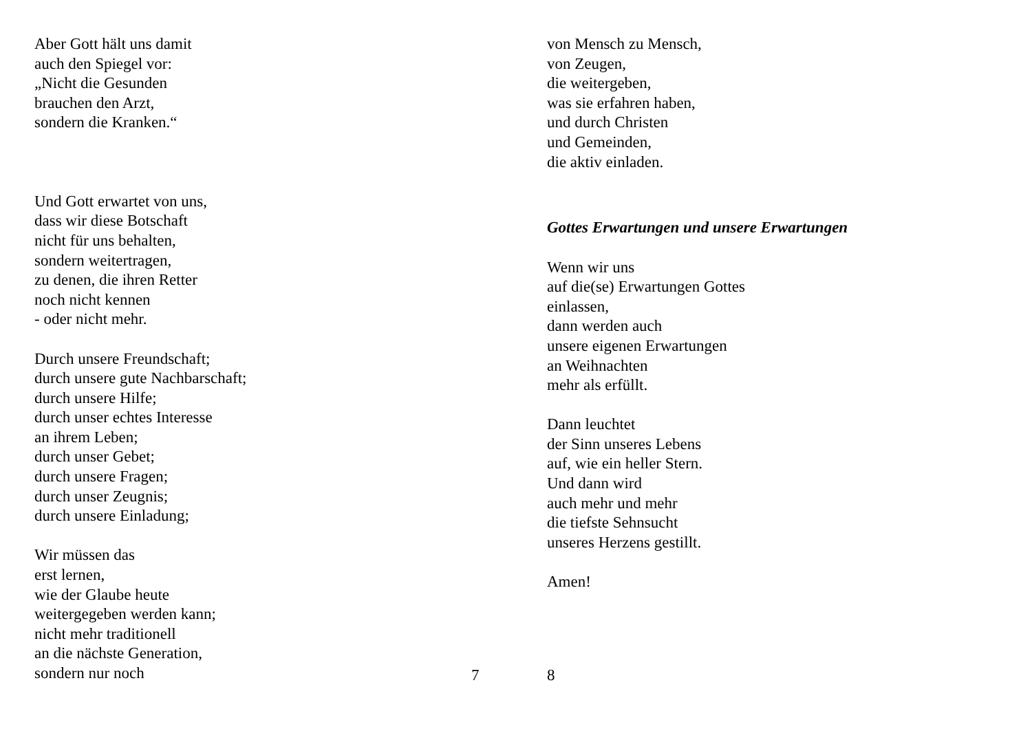Aber Gott hält uns damit
auch den Spiegel vor:
„Nicht die Gesunden
brauchen den Arzt,
sondern die Kranken.“
Und Gott erwartet von uns,
dass wir diese Botschaft
nicht für uns behalten,
sondern weitertragen,
zu denen, die ihren Retter
noch nicht kennen
- oder nicht mehr.
Durch unsere Freundschaft;
durch unsere gute Nachbarschaft;
durch unsere Hilfe;
durch unser echtes Interesse
an ihrem Leben;
durch unser Gebet;
durch unsere Fragen;
durch unser Zeugnis;
durch unsere Einladung;
Wir müssen das
erst lernen,
wie der Glaube heute
weitergegeben werden kann;
nicht mehr traditionell
an die nächste Generation,
sondern nur noch
7
von Mensch zu Mensch,
von Zeugen,
die weitergeben,
was sie erfahren haben,
und durch Christen
und Gemeinden,
die aktiv einladen.
Gottes Erwartungen und unsere Erwartungen
Wenn wir uns
auf die(se) Erwartungen Gottes
einlassen,
dann werden auch
unsere eigenen Erwartungen
an Weihnachten
mehr als erfüllt.
Dann leuchtet
der Sinn unseres Lebens
auf, wie ein heller Stern.
Und dann wird
auch mehr und mehr
die tiefste Sehnsucht
unseres Herzens gestillt.
Amen!
8